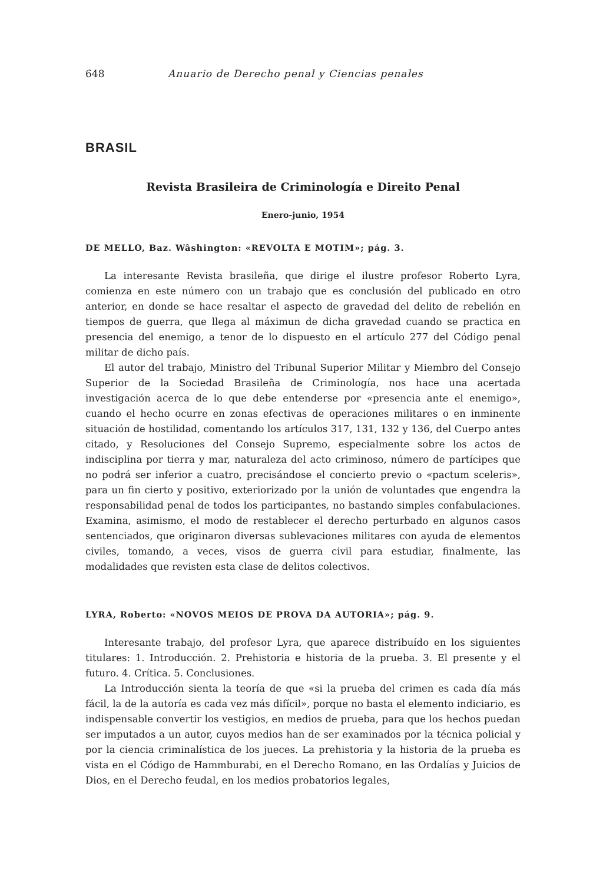648 Anuario de Derecho penal y Ciencias penales
BRASIL
Revista Brasileira de Criminología e Direito Penal
Enero-junio, 1954
DE MELLO, Baz. Wâshington: «REVOLTA E MOTIM»; pág. 3.
La interesante Revista brasileña, que dirige el ilustre profesor Roberto Lyra, comienza en este número con un trabajo que es conclusión del publicado en otro anterior, en donde se hace resaltar el aspecto de gravedad del delito de rebelión en tiempos de guerra, que llega al máximun de dicha gravedad cuando se practica en presencia del enemigo, a tenor de lo dispuesto en el artículo 277 del Código penal militar de dicho país.
El autor del trabajo, Ministro del Tribunal Superior Militar y Miembro del Consejo Superior de la Sociedad Brasileña de Criminología, nos hace una acertada investigación acerca de lo que debe entenderse por «presencia ante el enemigo», cuando el hecho ocurre en zonas efectivas de operaciones militares o en inminente situación de hostilidad, comentando los artículos 317, 131, 132 y 136, del Cuerpo antes citado, y Resoluciones del Consejo Supremo, especialmente sobre los actos de indisciplina por tierra y mar, naturaleza del acto criminoso, número de partícipes que no podrá ser inferior a cuatro, precisándose el concierto previo o «pactum sceleris», para un fin cierto y positivo, exteriorizado por la unión de voluntades que engendra la responsabilidad penal de todos los participantes, no bastando simples confabulaciones. Examina, asimismo, el modo de restablecer el derecho perturbado en algunos casos sentenciados, que originaron diversas sublevaciones militares con ayuda de elementos civiles, tomando, a veces, visos de guerra civil para estudiar, finalmente, las modalidades que revisten esta clase de delitos colectivos.
LYRA, Roberto: «NOVOS MEIOS DE PROVA DA AUTORIA»; pág. 9.
Interesante trabajo, del profesor Lyra, que aparece distribuído en los siguientes titulares: 1. Introducción. 2. Prehistoria e historia de la prueba. 3. El presente y el futuro. 4. Crítica. 5. Conclusiones.
La Introducción sienta la teoría de que «si la prueba del crimen es cada día más fácil, la de la autoría es cada vez más difícil», porque no basta el elemento indiciario, es indispensable convertir los vestigios, en medios de prueba, para que los hechos puedan ser imputados a un autor, cuyos medios han de ser examinados por la técnica policial y por la ciencia criminalística de los jueces. La prehistoria y la historia de la prueba es vista en el Código de Hammburabi, en el Derecho Romano, en las Ordalías y Juicios de Dios, en el Derecho feudal, en los medios probatorios legales,